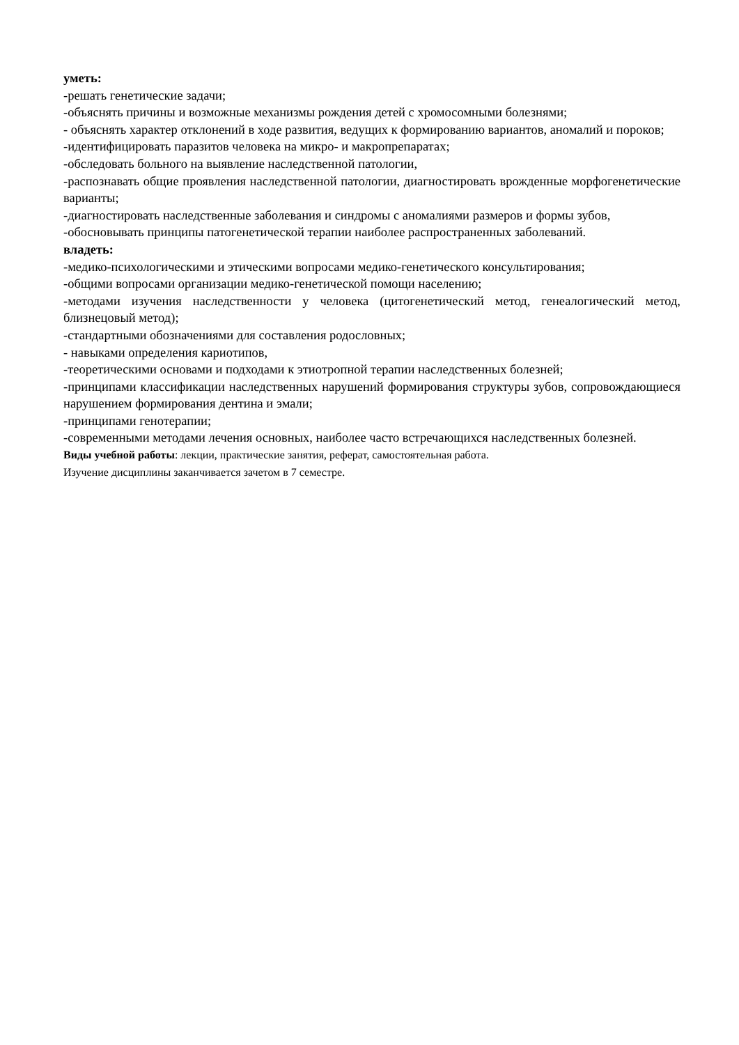уметь:
-решать генетические задачи;
-объяснять причины и возможные механизмы рождения детей с хромосомными болезнями;
- объяснять характер отклонений в ходе развития, ведущих к формированию вариантов, аномалий и пороков;
-идентифицировать паразитов человека на микро- и макропрепаратах;
-обследовать больного на выявление наследственной патологии,
-распознавать общие проявления наследственной патологии, диагностировать врожденные морфогенетические варианты;
-диагностировать наследственные заболевания и синдромы с аномалиями размеров и формы зубов,
-обосновывать принципы патогенетической терапии наиболее распространенных заболеваний.
владеть:
-медико-психологическими и этическими вопросами медико-генетического консультирования;
-общими вопросами организации медико-генетической помощи населению;
-методами изучения наследственности у человека (цитогенетический метод, генеалогический метод, близнецовый метод);
-стандартными обозначениями для составления родословных;
- навыками определения кариотипов,
-теоретическими основами и подходами к этиотропной терапии наследственных болезней;
-принципами классификации наследственных нарушений формирования структуры зубов, сопровождающиеся нарушением формирования дентина и эмали;
-принципами генотерапии;
-современными методами лечения основных, наиболее часто встречающихся наследственных болезней.
Виды учебной работы: лекции, практические занятия, реферат, самостоятельная работа.
Изучение дисциплины заканчивается зачетом в 7 семестре.